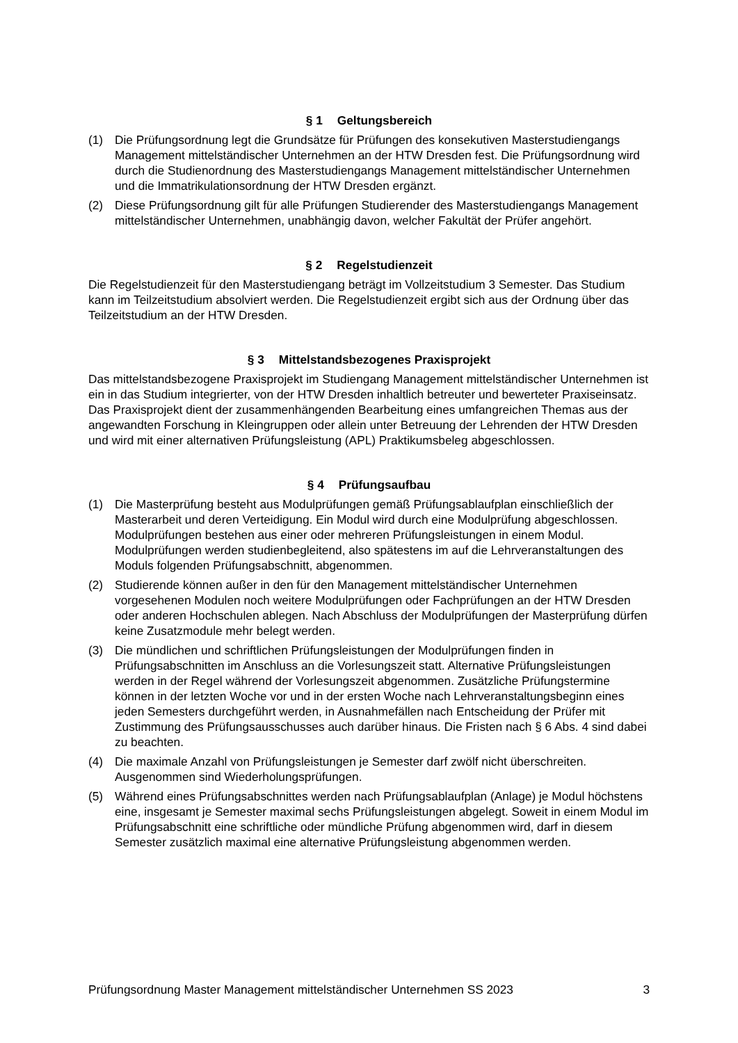§ 1 Geltungsbereich
(1) Die Prüfungsordnung legt die Grundsätze für Prüfungen des konsekutiven Masterstudiengangs Management mittelständischer Unternehmen an der HTW Dresden fest. Die Prüfungsordnung wird durch die Studienordnung des Masterstudiengangs Management mittelständischer Unternehmen und die Immatrikulationsordnung der HTW Dresden ergänzt.
(2) Diese Prüfungsordnung gilt für alle Prüfungen Studierender des Masterstudiengangs Management mittelständischer Unternehmen, unabhängig davon, welcher Fakultät der Prüfer angehört.
§ 2 Regelstudienzeit
Die Regelstudienzeit für den Masterstudiengang beträgt im Vollzeitstudium 3 Semester. Das Studium kann im Teilzeitstudium absolviert werden. Die Regelstudienzeit ergibt sich aus der Ordnung über das Teilzeitstudium an der HTW Dresden.
§ 3 Mittelstandsbezogenes Praxisprojekt
Das mittelstandsbezogene Praxisprojekt im Studiengang Management mittelständischer Unternehmen ist ein in das Studium integrierter, von der HTW Dresden inhaltlich betreuter und bewerteter Praxiseinsatz. Das Praxisprojekt dient der zusammenhängenden Bearbeitung eines umfangreichen Themas aus der angewandten Forschung in Kleingruppen oder allein unter Betreuung der Lehrenden der HTW Dresden und wird mit einer alternativen Prüfungsleistung (APL) Praktikumsbeleg abgeschlossen.
§ 4 Prüfungsaufbau
(1) Die Masterprüfung besteht aus Modulprüfungen gemäß Prüfungsablaufplan einschließlich der Masterarbeit und deren Verteidigung. Ein Modul wird durch eine Modulprüfung abgeschlossen. Modulprüfungen bestehen aus einer oder mehreren Prüfungsleistungen in einem Modul. Modulprüfungen werden studienbegleitend, also spätestens im auf die Lehrveranstaltungen des Moduls folgenden Prüfungsabschnitt, abgenommen.
(2) Studierende können außer in den für den Management mittelständischer Unternehmen vorgesehenen Modulen noch weitere Modulprüfungen oder Fachprüfungen an der HTW Dresden oder anderen Hochschulen ablegen. Nach Abschluss der Modulprüfungen der Masterprüfung dürfen keine Zusatzmodule mehr belegt werden.
(3) Die mündlichen und schriftlichen Prüfungsleistungen der Modulprüfungen finden in Prüfungsabschnitten im Anschluss an die Vorlesungszeit statt. Alternative Prüfungsleistungen werden in der Regel während der Vorlesungszeit abgenommen. Zusätzliche Prüfungstermine können in der letzten Woche vor und in der ersten Woche nach Lehrveranstaltungsbeginn eines jeden Semesters durchgeführt werden, in Ausnahmefällen nach Entscheidung der Prüfer mit Zustimmung des Prüfungsausschusses auch darüber hinaus. Die Fristen nach § 6 Abs. 4 sind dabei zu beachten.
(4) Die maximale Anzahl von Prüfungsleistungen je Semester darf zwölf nicht überschreiten. Ausgenommen sind Wiederholungsprüfungen.
(5) Während eines Prüfungsabschnittes werden nach Prüfungsablaufplan (Anlage) je Modul höchstens eine, insgesamt je Semester maximal sechs Prüfungsleistungen abgelegt. Soweit in einem Modul im Prüfungsabschnitt eine schriftliche oder mündliche Prüfung abgenommen wird, darf in diesem Semester zusätzlich maximal eine alternative Prüfungsleistung abgenommen werden.
Prüfungsordnung Master Management mittelständischer Unternehmen SS 2023 3